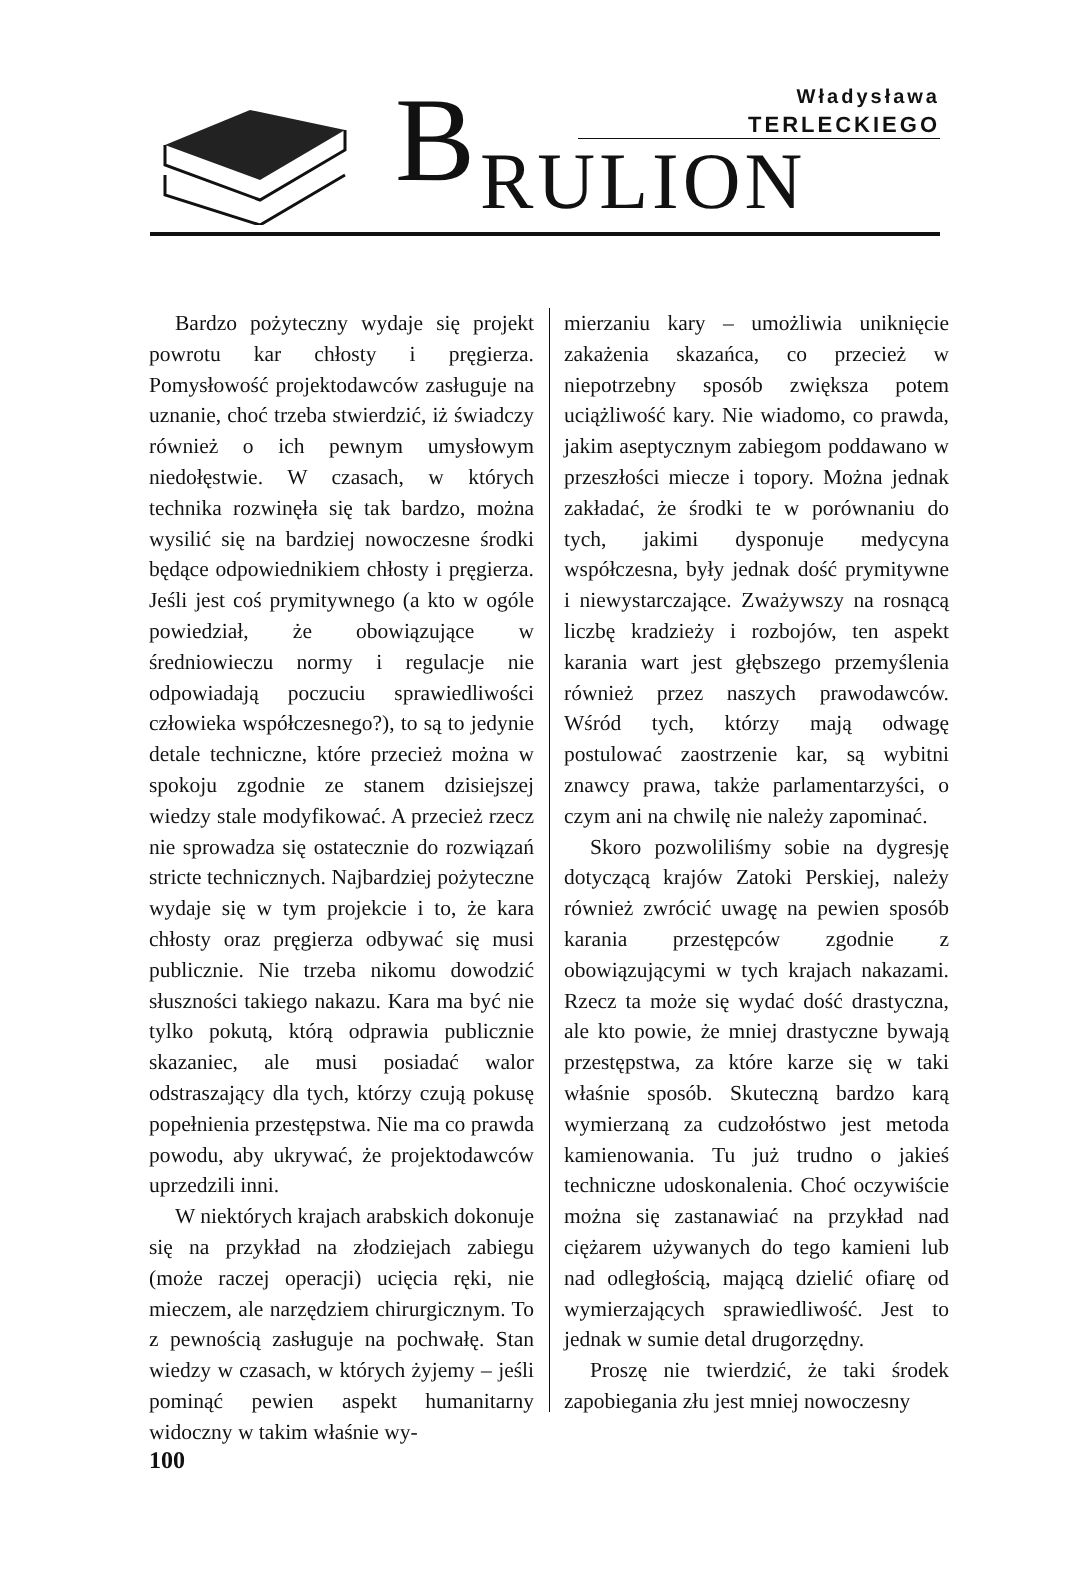B Władysława
TERLECKIEGO
RULION
Bardzo pożyteczny wydaje się projekt powrotu kar chłosty i pręgierza. Pomysłowość projektodawców zasługuje na uznanie, choć trzeba stwierdzić, iż świadczy również o ich pewnym umysłowym niedołęstwie. W czasach, w których technika rozwinęła się tak bardzo, można wysilić się na bardziej nowoczesne środki będące odpowiednikiem chłosty i pręgierza. Jeśli jest coś prymitywnego (a kto w ogóle powiedział, że obowiązujące w średniowieczu normy i regulacje nie odpowiadają poczuciu sprawiedliwości człowieka współczesnego?), to są to jedynie detale techniczne, które przecież można w spokoju zgodnie ze stanem dzisiejszej wiedzy stale modyfikować. A przecież rzecz nie sprowadza się ostatecznie do rozwiązań stricte technicznych. Najbardziej pożyteczne wydaje się w tym projekcie i to, że kara chłosty oraz pręgierza odbywać się musi publicznie. Nie trzeba nikomu dowodzić słuszności takiego nakazu. Kara ma być nie tylko pokutą, którą odprawia publicznie skazaniec, ale musi posiadać walor odstraszający dla tych, którzy czują pokusę popełnienia przestępstwa. Nie ma co prawda powodu, aby ukrywać, że projektodawców uprzedzili inni.
W niektórych krajach arabskich dokonuje się na przykład na złodziejach zabiegu (może raczej operacji) ucięcia ręki, nie mieczem, ale narzędziem chirurgicznym. To z pewnością zasługuje na pochwałę. Stan wiedzy w czasach, w których żyjemy – jeśli pominąć pewien aspekt humanitarny widoczny w takim właśnie wy-
mierzaniu kary – umożliwia uniknięcie zakażenia skazańca, co przecież w niepotrzebny sposób zwiększa potem uciążliwość kary. Nie wiadomo, co prawda, jakim aseptycznym zabiegom poddawano w przeszłości miecze i topory. Można jednak zakładać, że środki te w porównaniu do tych, jakimi dysponuje medycyna współczesna, były jednak dość prymitywne i niewystarczające. Zważywszy na rosnącą liczbę kradzieży i rozbojów, ten aspekt karania wart jest głębszego przemyślenia również przez naszych prawodawców. Wśród tych, którzy mają odwagę postulować zaostrzenie kar, są wybitni znawcy prawa, także parlamentarzyści, o czym ani na chwilę nie należy zapominać.
Skoro pozwoliliśmy sobie na dygresję dotyczącą krajów Zatoki Perskiej, należy również zwrócić uwagę na pewien sposób karania przestępców zgodnie z obowiązującymi w tych krajach nakazami. Rzecz ta może się wydać dość drastyczna, ale kto powie, że mniej drastyczne bywają przestępstwa, za które karze się w taki właśnie sposób. Skuteczną bardzo karą wymierzaną za cudzołóstwo jest metoda kamienowania. Tu już trudno o jakieś techniczne udoskonalenia. Choć oczywiście można się zastanawiać na przykład nad ciężarem używanych do tego kamieni lub nad odległością, mającą dzielić ofiarę od wymierzających sprawiedliwość. Jest to jednak w sumie detal drugorzędny.
Proszę nie twierdzić, że taki środek zapobiegania złu jest mniej nowoczesny
100